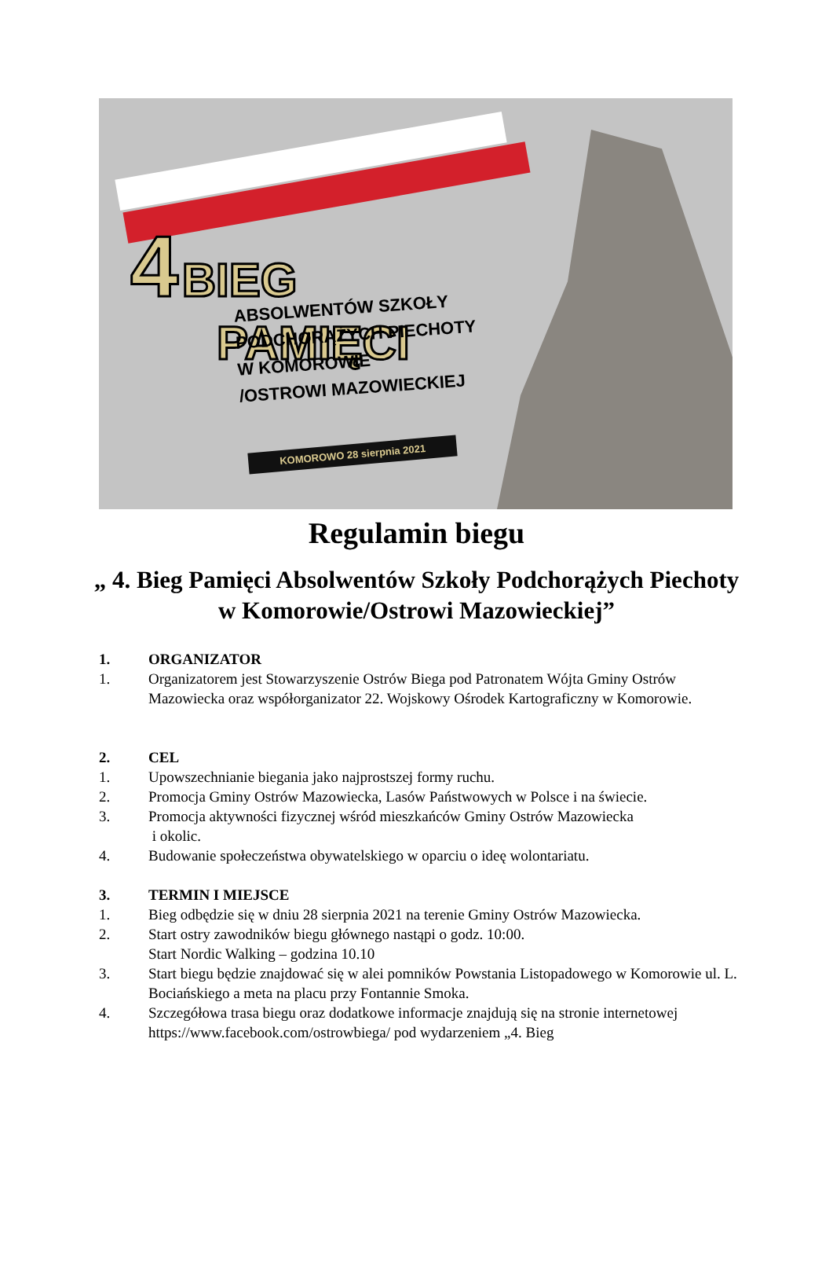4 BIEG
PAMIĘCI
ABSOLWENTÓW SZKOŁY
PODCHORĄŻYCH PIECHOTY
W KOMOROWIE
/OSTROWI MAZOWIECKIEJ
KOMOROWO 28 sierpnia 2021
Regulamin biegu
„ 4. Bieg Pamięci Absolwentów Szkoły Podchorążych Piechoty
w Komorowie/Ostrowi Mazowieckiej”
1. ORGANIZATOR
1. Organizatorem jest Stowarzyszenie Ostrów Biega pod Patronatem Wójta Gminy Ostrów Mazowiecka oraz współorganizator 22. Wojskowy Ośrodek Kartograficzny w Komorowie.
2. CEL
1. Upowszechnianie biegania jako najprostszej formy ruchu.
2. Promocja Gminy Ostrów Mazowiecka, Lasów Państwowych w Polsce i na świecie.
3. Promocja aktywności fizycznej wśród mieszkańców Gminy Ostrów Mazowiecka
i okolic.
4. Budowanie społeczeństwa obywatelskiego w oparciu o ideę wolontariatu.
3. TERMIN I MIEJSCE
1. Bieg odbędzie się w dniu 28 sierpnia 2021 na terenie Gminy Ostrów Mazowiecka.
2. Start ostry zawodników biegu głównego nastąpi o godz. 10:00.
Start Nordic Walking – godzina 10.10
3. Start biegu będzie znajdować się w alei pomników Powstania Listopadowego w Komorowie ul. L. Bociańskiego a meta na placu przy Fontannie Smoka.
4. Szczegółowa trasa biegu oraz dodatkowe informacje znajdują się na stronie internetowej https://www.facebook.com/ostrowbiega/ pod wydarzeniem „4. Bieg